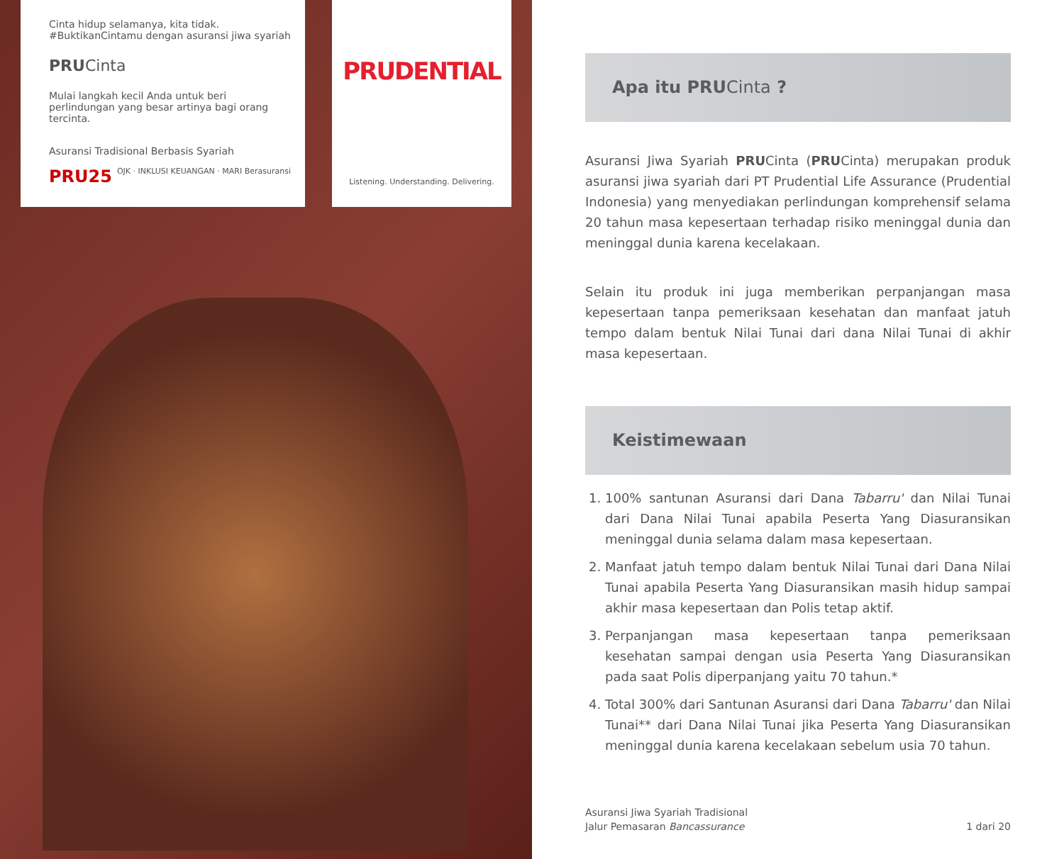Cinta hidup selamanya, kita tidak.
#BuktikanCintamu dengan asuransi jiwa syariah
PRUCinta
Mulai langkah kecil Anda untuk beri perlindungan yang besar artinya bagi orang tercinta.
Asuransi Tradisional Berbasis Syariah
PRU25 OJK · INKLUSI KEUANGAN · MARI Berasuransi
PRUDENTIAL
Listening. Understanding. Delivering.
Apa itu PRU Cinta ?
Asuransi Jiwa Syariah PRUCinta (PRUCinta) merupakan produk asuransi jiwa syariah dari PT Prudential Life Assurance (Prudential Indonesia) yang menyediakan perlindungan komprehensif selama 20 tahun masa kepesertaan terhadap risiko meninggal dunia dan meninggal dunia karena kecelakaan.
Selain itu produk ini juga memberikan perpanjangan masa kepesertaan tanpa pemeriksaan kesehatan dan manfaat jatuh tempo dalam bentuk Nilai Tunai dari dana Nilai Tunai di akhir masa kepesertaan.
Keistimewaan
1. 100% santunan Asuransi dari Dana Tabarru' dan Nilai Tunai dari Dana Nilai Tunai apabila Peserta Yang Diasuransikan meninggal dunia selama dalam masa kepesertaan.
2. Manfaat jatuh tempo dalam bentuk Nilai Tunai dari Dana Nilai Tunai apabila Peserta Yang Diasuransikan masih hidup sampai akhir masa kepesertaan dan Polis tetap aktif.
3. Perpanjangan masa kepesertaan tanpa pemeriksaan kesehatan sampai dengan usia Peserta Yang Diasuransikan pada saat Polis diperpanjang yaitu 70 tahun.*
4. Total 300% dari Santunan Asuransi dari Dana Tabarru' dan Nilai Tunai** dari Dana Nilai Tunai jika Peserta Yang Diasuransikan meninggal dunia karena kecelakaan sebelum usia 70 tahun.
Asuransi Jiwa Syariah Tradisional
Jalur Pemasaran Bancassurance
1 dari 20